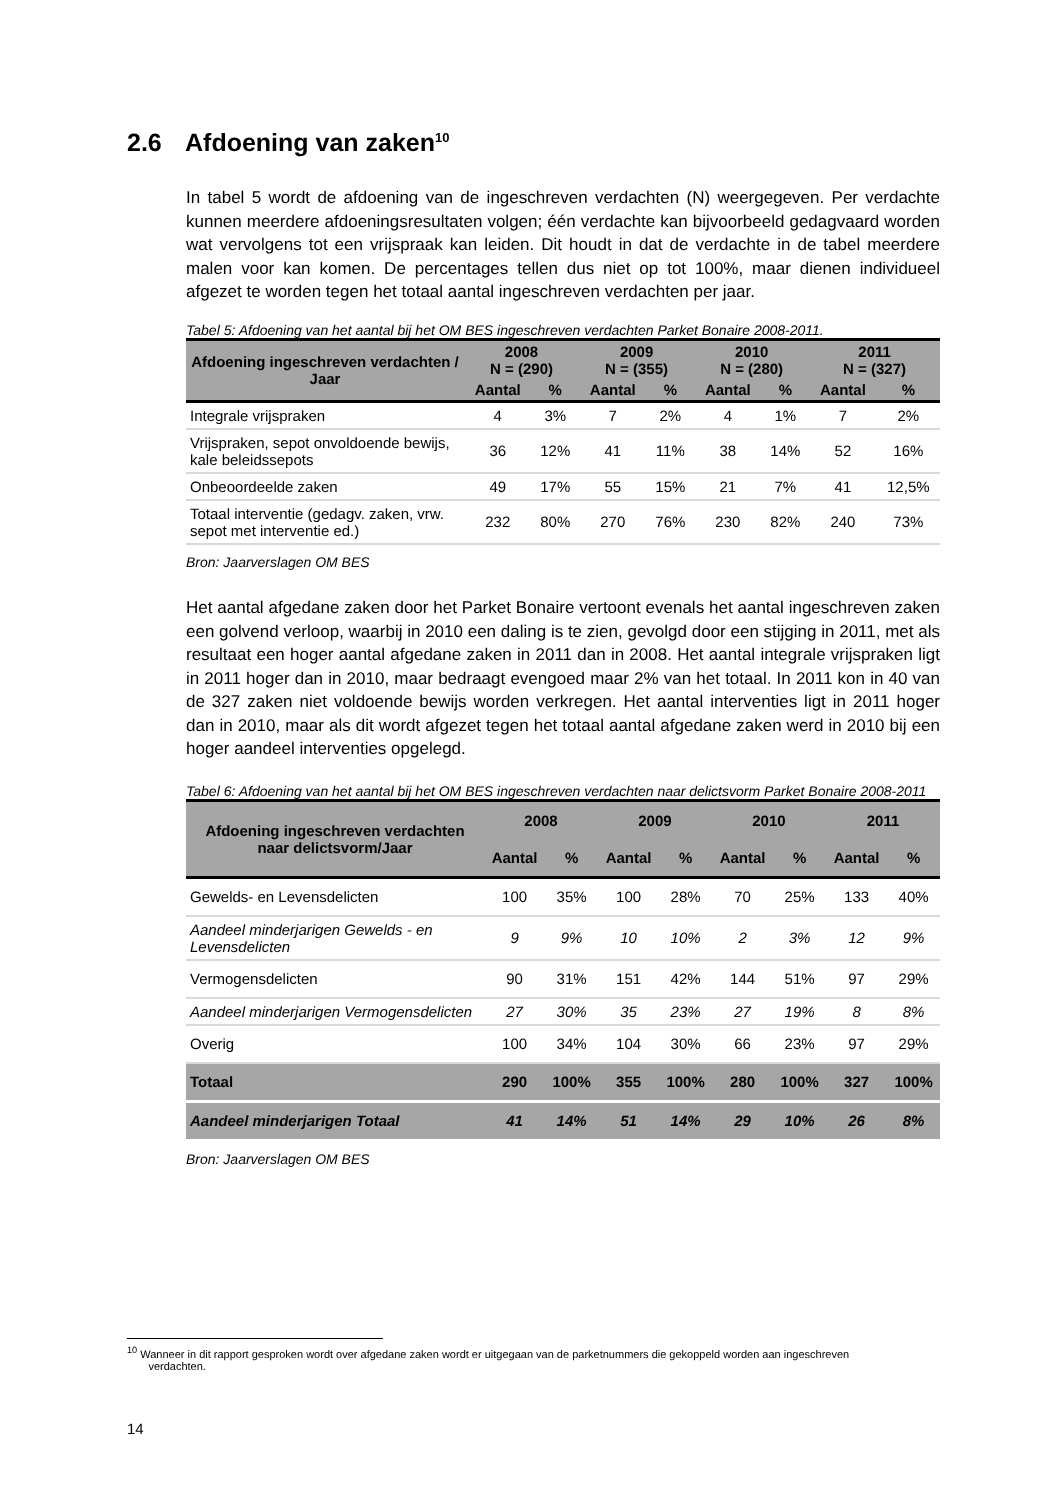2.6 Afdoening van zaken<sup>10</sup>
In tabel 5 wordt de afdoening van de ingeschreven verdachten (N) weergegeven. Per verdachte kunnen meerdere afdoeningsresultaten volgen; één verdachte kan bijvoorbeeld gedagvaard worden wat vervolgens tot een vrijspraak kan leiden. Dit houdt in dat de verdachte in de tabel meerdere malen voor kan komen. De percentages tellen dus niet op tot 100%, maar dienen individueel afgezet te worden tegen het totaal aantal ingeschreven verdachten per jaar.
Tabel 5: Afdoening van het aantal bij het OM BES ingeschreven verdachten Parket Bonaire 2008-2011.
| Afdoening ingeschreven verdachten / Jaar | 2008 N = (290) | | 2009 N = (355) | | 2010 N = (280) | | 2011 N = (327) | |
| --- | --- | --- | --- | --- | --- | --- | --- | --- |
| | Aantal | % | Aantal | % | Aantal | % | Aantal | % |
| Integrale vrijspraken | 4 | 3% | 7 | 2% | 4 | 1% | 7 | 2% |
| Vrijspraken, sepot onvoldoende bewijs, kale beleidssepots | 36 | 12% | 41 | 11% | 38 | 14% | 52 | 16% |
| Onbeoordeelde zaken | 49 | 17% | 55 | 15% | 21 | 7% | 41 | 12,5% |
| Totaal interventie (gedagv. zaken, vrw. sepot met interventie ed.) | 232 | 80% | 270 | 76% | 230 | 82% | 240 | 73% |
Bron: Jaarverslagen OM BES
Het aantal afgedane zaken door het Parket Bonaire vertoont evenals het aantal ingeschreven zaken een golvend verloop, waarbij in 2010 een daling is te zien, gevolgd door een stijging in 2011, met als resultaat een hoger aantal afgedane zaken in 2011 dan in 2008. Het aantal integrale vrijspraken ligt in 2011 hoger dan in 2010, maar bedraagt evengoed maar 2% van het totaal. In 2011 kon in 40 van de 327 zaken niet voldoende bewijs worden verkregen. Het aantal interventies ligt in 2011 hoger dan in 2010, maar als dit wordt afgezet tegen het totaal aantal afgedane zaken werd in 2010 bij een hoger aandeel interventies opgelegd.
Tabel 6: Afdoening van het aantal bij het OM BES ingeschreven verdachten naar delictsvorm Parket Bonaire 2008-2011
| Afdoening ingeschreven verdachten naar delictsvorm/Jaar | 2008 | | 2009 | | 2010 | | 2011 | |
| --- | --- | --- | --- | --- | --- | --- | --- | --- |
| | Aantal | % | Aantal | % | Aantal | % | Aantal | % |
| Gewelds- en Levensdelicten | 100 | 35% | 100 | 28% | 70 | 25% | 133 | 40% |
| Aandeel minderjarigen Gewelds - en Levensdelicten | 9 | 9% | 10 | 10% | 2 | 3% | 12 | 9% |
| Vermogensdelicten | 90 | 31% | 151 | 42% | 144 | 51% | 97 | 29% |
| Aandeel minderjarigen Vermogensdelicten | 27 | 30% | 35 | 23% | 27 | 19% | 8 | 8% |
| Overig | 100 | 34% | 104 | 30% | 66 | 23% | 97 | 29% |
| Totaal | 290 | 100% | 355 | 100% | 280 | 100% | 327 | 100% |
| Aandeel minderjarigen Totaal | 41 | 14% | 51 | 14% | 29 | 10% | 26 | 8% |
Bron: Jaarverslagen OM BES
<sup>10</sup> Wanneer in dit rapport gesproken wordt over afgedane zaken wordt er uitgegaan van de parketnummers die gekoppeld worden aan ingeschreven
verdachten.
14